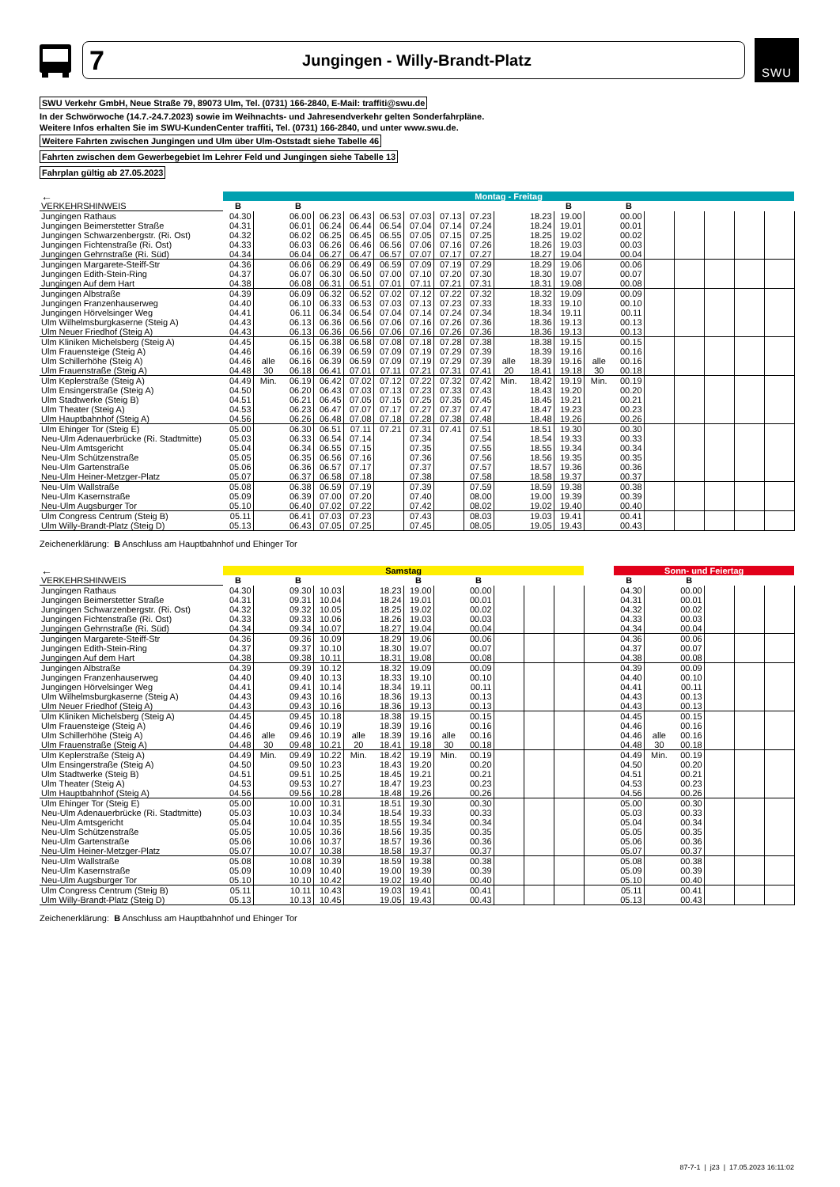7 Jungingen - Willy-Brandt-Platz
SWU
SWU Verkehr GmbH, Neue Straße 79, 89073 Ulm, Tel. (0731) 166-2840, E-Mail: traffiti@swu.de
In der Schwörwoche (14.7.-24.7.2023) sowie im Weihnachts- und Jahresendverkehr gelten Sonderfahrpläne.
Weitere Infos erhalten Sie im SWU-KundenCenter traffiti, Tel. (0731) 166-2840, und unter www.swu.de.
Weitere Fahrten zwischen Jungingen und Ulm über Ulm-Oststadt siehe Tabelle 46
Fahrten zwischen dem Gewerbegebiet Im Lehrer Feld und Jungingen siehe Tabelle 13
Fahrplan gültig ab 27.05.2023
| ← | Montag - Freitag | | | | | | | | | | | | | | | | | | |
| --- | --- | --- | --- | --- | --- | --- | --- | --- | --- | --- | --- | --- | --- | --- | --- | --- | --- | --- | --- |
| VERKEHRSHINWEIS | B | | B | | | | | | | | | B | | B | | | | | |
| Jungingen Rathaus | 04.30 | | 06.00 | 06.23 | 06.43 | 06.53 | 07.03 | 07.13 | 07.23 | | 18.23 | 19.00 | | 00.00 | | | | | |
| Jungingen Beimerstetter Straße | 04.31 | | 06.01 | 06.24 | 06.44 | 06.54 | 07.04 | 07.14 | 07.24 | | 18.24 | 19.01 | | 00.01 | | | | | |
| Jungingen Schwarzenbergstr. (Ri. Ost) | 04.32 | | 06.02 | 06.25 | 06.45 | 06.55 | 07.05 | 07.15 | 07.25 | | 18.25 | 19.02 | | 00.02 | | | | | |
| Jungingen Fichtenstraße (Ri. Ost) | 04.33 | | 06.03 | 06.26 | 06.46 | 06.56 | 07.06 | 07.16 | 07.26 | | 18.26 | 19.03 | | 00.03 | | | | | |
| Jungingen Gehrnstraße (Ri. Süd) | 04.34 | | 06.04 | 06.27 | 06.47 | 06.57 | 07.07 | 07.17 | 07.27 | | 18.27 | 19.04 | | 00.04 | | | | | |
| Jungingen Margarete-Steiff-Str | 04.36 | | 06.06 | 06.29 | 06.49 | 06.59 | 07.09 | 07.19 | 07.29 | | 18.29 | 19.06 | | 00.06 | | | | | |
| Jungingen Edith-Stein-Ring | 04.37 | | 06.07 | 06.30 | 06.50 | 07.00 | 07.10 | 07.20 | 07.30 | | 18.30 | 19.07 | | 00.07 | | | | | |
| Jungingen Auf dem Hart | 04.38 | | 06.08 | 06.31 | 06.51 | 07.01 | 07.11 | 07.21 | 07.31 | | 18.31 | 19.08 | | 00.08 | | | | | |
| Jungingen Albstraße | 04.39 | | 06.09 | 06.32 | 06.52 | 07.02 | 07.12 | 07.22 | 07.32 | | 18.32 | 19.09 | | 00.09 | | | | | |
| Jungingen Franzenhauserweg | 04.40 | | 06.10 | 06.33 | 06.53 | 07.03 | 07.13 | 07.23 | 07.33 | | 18.33 | 19.10 | | 00.10 | | | | | |
| Jungingen Hörvelsinger Weg | 04.41 | | 06.11 | 06.34 | 06.54 | 07.04 | 07.14 | 07.24 | 07.34 | | 18.34 | 19.11 | | 00.11 | | | | | |
| Ulm Wilhelmsburgkaserne (Steig A) | 04.43 | | 06.13 | 06.36 | 06.56 | 07.06 | 07.16 | 07.26 | 07.36 | | 18.36 | 19.13 | | 00.13 | | | | | |
| Ulm Neuer Friedhof (Steig A) | 04.43 | | 06.13 | 06.36 | 06.56 | 07.06 | 07.16 | 07.26 | 07.36 | | 18.36 | 19.13 | | 00.13 | | | | | |
| Ulm Kliniken Michelsberg (Steig A) | 04.45 | | 06.15 | 06.38 | 06.58 | 07.08 | 07.18 | 07.28 | 07.38 | | 18.38 | 19.15 | | 00.15 | | | | | |
| Ulm Frauensteige (Steig A) | 04.46 | | 06.16 | 06.39 | 06.59 | 07.09 | 07.19 | 07.29 | 07.39 | | 18.39 | 19.16 | | 00.16 | | | | | |
| Ulm Schillerhöhe (Steig A) | 04.46 | alle | 06.16 | 06.39 | 06.59 | 07.09 | 07.19 | 07.29 | 07.39 | alle | 18.39 | 19.16 | alle | 00.16 | | | | | |
| Ulm Frauenstraße (Steig A) | 04.48 | 30 | 06.18 | 06.41 | 07.01 | 07.11 | 07.21 | 07.31 | 07.41 | 20 | 18.41 | 19.18 | 30 | 00.18 | | | | | |
| Ulm Keplerstraße (Steig A) | 04.49 | Min. | 06.19 | 06.42 | 07.02 | 07.12 | 07.22 | 07.32 | 07.42 | Min. | 18.42 | 19.19 | Min. | 00.19 | | | | | |
| Ulm Ensingerstraße (Steig A) | 04.50 | | 06.20 | 06.43 | 07.03 | 07.13 | 07.23 | 07.33 | 07.43 | | 18.43 | 19.20 | | 00.20 | | | | | |
| Ulm Stadtwerke (Steig B) | 04.51 | | 06.21 | 06.45 | 07.05 | 07.15 | 07.25 | 07.35 | 07.45 | | 18.45 | 19.21 | | 00.21 | | | | | |
| Ulm Theater (Steig A) | 04.53 | | 06.23 | 06.47 | 07.07 | 07.17 | 07.27 | 07.37 | 07.47 | | 18.47 | 19.23 | | 00.23 | | | | | |
| Ulm Hauptbahnhof (Steig A) | 04.56 | | 06.26 | 06.48 | 07.08 | 07.18 | 07.28 | 07.38 | 07.48 | | 18.48 | 19.26 | | 00.26 | | | | | |
| Ulm Ehinger Tor (Steig E) | 05.00 | | 06.30 | 06.51 | 07.11 | 07.21 | 07.31 | 07.41 | 07.51 | | 18.51 | 19.30 | | 00.30 | | | | | |
| Neu-Ulm Adenauerbrücke (Ri. Stadtmitte) | 05.03 | | 06.33 | 06.54 | 07.14 | | 07.34 | | 07.54 | | 18.54 | 19.33 | | 00.33 | | | | | |
| Neu-Ulm Amtsgericht | 05.04 | | 06.34 | 06.55 | 07.15 | | 07.35 | | 07.55 | | 18.55 | 19.34 | | 00.34 | | | | | |
| Neu-Ulm Schützenstraße | 05.05 | | 06.35 | 06.56 | 07.16 | | 07.36 | | 07.56 | | 18.56 | 19.35 | | 00.35 | | | | | |
| Neu-Ulm Gartenstraße | 05.06 | | 06.36 | 06.57 | 07.17 | | 07.37 | | 07.57 | | 18.57 | 19.36 | | 00.36 | | | | | |
| Neu-Ulm Heiner-Metzger-Platz | 05.07 | | 06.37 | 06.58 | 07.18 | | 07.38 | | 07.58 | | 18.58 | 19.37 | | 00.37 | | | | | |
| Neu-Ulm Wallstraße | 05.08 | | 06.38 | 06.59 | 07.19 | | 07.39 | | 07.59 | | 18.59 | 19.38 | | 00.38 | | | | | |
| Neu-Ulm Kasernstraße | 05.09 | | 06.39 | 07.00 | 07.20 | | 07.40 | | 08.00 | | 19.00 | 19.39 | | 00.39 | | | | | |
| Neu-Ulm Augsburger Tor | 05.10 | | 06.40 | 07.02 | 07.22 | | 07.42 | | 08.02 | | 19.02 | 19.40 | | 00.40 | | | | | |
| Ulm Congress Centrum (Steig B) | 05.11 | | 06.41 | 07.03 | 07.23 | | 07.43 | | 08.03 | | 19.03 | 19.41 | | 00.41 | | | | | |
| Ulm Willy-Brandt-Platz (Steig D) | 05.13 | | 06.43 | 07.05 | 07.25 | | 07.45 | | 08.05 | | 19.05 | 19.43 | | 00.43 | | | | | |
Zeichenerklärung: B Anschluss am Hauptbahnhof und Ehinger Tor
| ← | Samstag | | | | | | | | | | | | | Sonn- und Feiertag | | | | | |
| --- | --- | --- | --- | --- | --- | --- | --- | --- | --- | --- | --- | --- | --- | --- | --- | --- | --- | --- | --- |
| VERKEHRSHINWEIS | B | | B | | | | B | | B | | | | | B | | B | | | |
| Jungingen Rathaus | 04.30 | | 09.30 | 10.03 | | 18.23 | 19.00 | | 00.00 | | | | | 04.30 | | 00.00 | | | |
| Jungingen Beimerstetter Straße | 04.31 | | 09.31 | 10.04 | | 18.24 | 19.01 | | 00.01 | | | | | 04.31 | | 00.01 | | | |
| Jungingen Schwarzenbergstr. (Ri. Ost) | 04.32 | | 09.32 | 10.05 | | 18.25 | 19.02 | | 00.02 | | | | | 04.32 | | 00.02 | | | |
| Jungingen Fichtenstraße (Ri. Ost) | 04.33 | | 09.33 | 10.06 | | 18.26 | 19.03 | | 00.03 | | | | | 04.33 | | 00.03 | | | |
| Jungingen Gehrnstraße (Ri. Süd) | 04.34 | | 09.34 | 10.07 | | 18.27 | 19.04 | | 00.04 | | | | | 04.34 | | 00.04 | | | |
| Jungingen Margarete-Steiff-Str | 04.36 | | 09.36 | 10.09 | | 18.29 | 19.06 | | 00.06 | | | | | 04.36 | | 00.06 | | | |
| Jungingen Edith-Stein-Ring | 04.37 | | 09.37 | 10.10 | | 18.30 | 19.07 | | 00.07 | | | | | 04.37 | | 00.07 | | | |
| Jungingen Auf dem Hart | 04.38 | | 09.38 | 10.11 | | 18.31 | 19.08 | | 00.08 | | | | | 04.38 | | 00.08 | | | |
| Jungingen Albstraße | 04.39 | | 09.39 | 10.12 | | 18.32 | 19.09 | | 00.09 | | | | | 04.39 | | 00.09 | | | |
| Jungingen Franzenhauserweg | 04.40 | | 09.40 | 10.13 | | 18.33 | 19.10 | | 00.10 | | | | | 04.40 | | 00.10 | | | |
| Jungingen Hörvelsinger Weg | 04.41 | | 09.41 | 10.14 | | 18.34 | 19.11 | | 00.11 | | | | | 04.41 | | 00.11 | | | |
| Ulm Wilhelmsburgkaserne (Steig A) | 04.43 | | 09.43 | 10.16 | | 18.36 | 19.13 | | 00.13 | | | | | 04.43 | | 00.13 | | | |
| Ulm Neuer Friedhof (Steig A) | 04.43 | | 09.43 | 10.16 | | 18.36 | 19.13 | | 00.13 | | | | | 04.43 | | 00.13 | | | |
| Ulm Kliniken Michelsberg (Steig A) | 04.45 | | 09.45 | 10.18 | | 18.38 | 19.15 | | 00.15 | | | | | 04.45 | | 00.15 | | | |
| Ulm Frauensteige (Steig A) | 04.46 | | 09.46 | 10.19 | | 18.39 | 19.16 | | 00.16 | | | | | 04.46 | | 00.16 | | | |
| Ulm Schillerhöhe (Steig A) | 04.46 | alle | 09.46 | 10.19 | alle | 18.39 | 19.16 | alle | 00.16 | | | | | 04.46 | alle | 00.16 | | | |
| Ulm Frauenstraße (Steig A) | 04.48 | 30 | 09.48 | 10.21 | 20 | 18.41 | 19.18 | 30 | 00.18 | | | | | 04.48 | 30 | 00.18 | | | |
| Ulm Keplerstraße (Steig A) | 04.49 | Min. | 09.49 | 10.22 | Min. | 18.42 | 19.19 | Min. | 00.19 | | | | | 04.49 | Min. | 00.19 | | | |
| Ulm Ensingerstraße (Steig A) | 04.50 | | 09.50 | 10.23 | | 18.43 | 19.20 | | 00.20 | | | | | 04.50 | | 00.20 | | | |
| Ulm Stadtwerke (Steig B) | 04.51 | | 09.51 | 10.25 | | 18.45 | 19.21 | | 00.21 | | | | | 04.51 | | 00.21 | | | |
| Ulm Theater (Steig A) | 04.53 | | 09.53 | 10.27 | | 18.47 | 19.23 | | 00.23 | | | | | 04.53 | | 00.23 | | | |
| Ulm Hauptbahnhof (Steig A) | 04.56 | | 09.56 | 10.28 | | 18.48 | 19.26 | | 00.26 | | | | | 04.56 | | 00.26 | | | |
| Ulm Ehinger Tor (Steig E) | 05.00 | | 10.00 | 10.31 | | 18.51 | 19.30 | | 00.30 | | | | | 05.00 | | 00.30 | | | |
| Neu-Ulm Adenauerbrücke (Ri. Stadtmitte) | 05.03 | | 10.03 | 10.34 | | 18.54 | 19.33 | | 00.33 | | | | | 05.03 | | 00.33 | | | |
| Neu-Ulm Amtsgericht | 05.04 | | 10.04 | 10.35 | | 18.55 | 19.34 | | 00.34 | | | | | 05.04 | | 00.34 | | | |
| Neu-Ulm Schützenstraße | 05.05 | | 10.05 | 10.36 | | 18.56 | 19.35 | | 00.35 | | | | | 05.05 | | 00.35 | | | |
| Neu-Ulm Gartenstraße | 05.06 | | 10.06 | 10.37 | | 18.57 | 19.36 | | 00.36 | | | | | 05.06 | | 00.36 | | | |
| Neu-Ulm Heiner-Metzger-Platz | 05.07 | | 10.07 | 10.38 | | 18.58 | 19.37 | | 00.37 | | | | | 05.07 | | 00.37 | | | |
| Neu-Ulm Wallstraße | 05.08 | | 10.08 | 10.39 | | 18.59 | 19.38 | | 00.38 | | | | | 05.08 | | 00.38 | | | |
| Neu-Ulm Kasernstraße | 05.09 | | 10.09 | 10.40 | | 19.00 | 19.39 | | 00.39 | | | | | 05.09 | | 00.39 | | | |
| Neu-Ulm Augsburger Tor | 05.10 | | 10.10 | 10.42 | | 19.02 | 19.40 | | 00.40 | | | | | 05.10 | | 00.40 | | | |
| Ulm Congress Centrum (Steig B) | 05.11 | | 10.11 | 10.43 | | 19.03 | 19.41 | | 00.41 | | | | | 05.11 | | 00.41 | | | |
| Ulm Willy-Brandt-Platz (Steig D) | 05.13 | | 10.13 | 10.45 | | 19.05 | 19.43 | | 00.43 | | | | | 05.13 | | 00.43 | | | |
Zeichenerklärung: B Anschluss am Hauptbahnhof und Ehinger Tor
87-7-1 | j23 | 17.05.2023 16:11:02